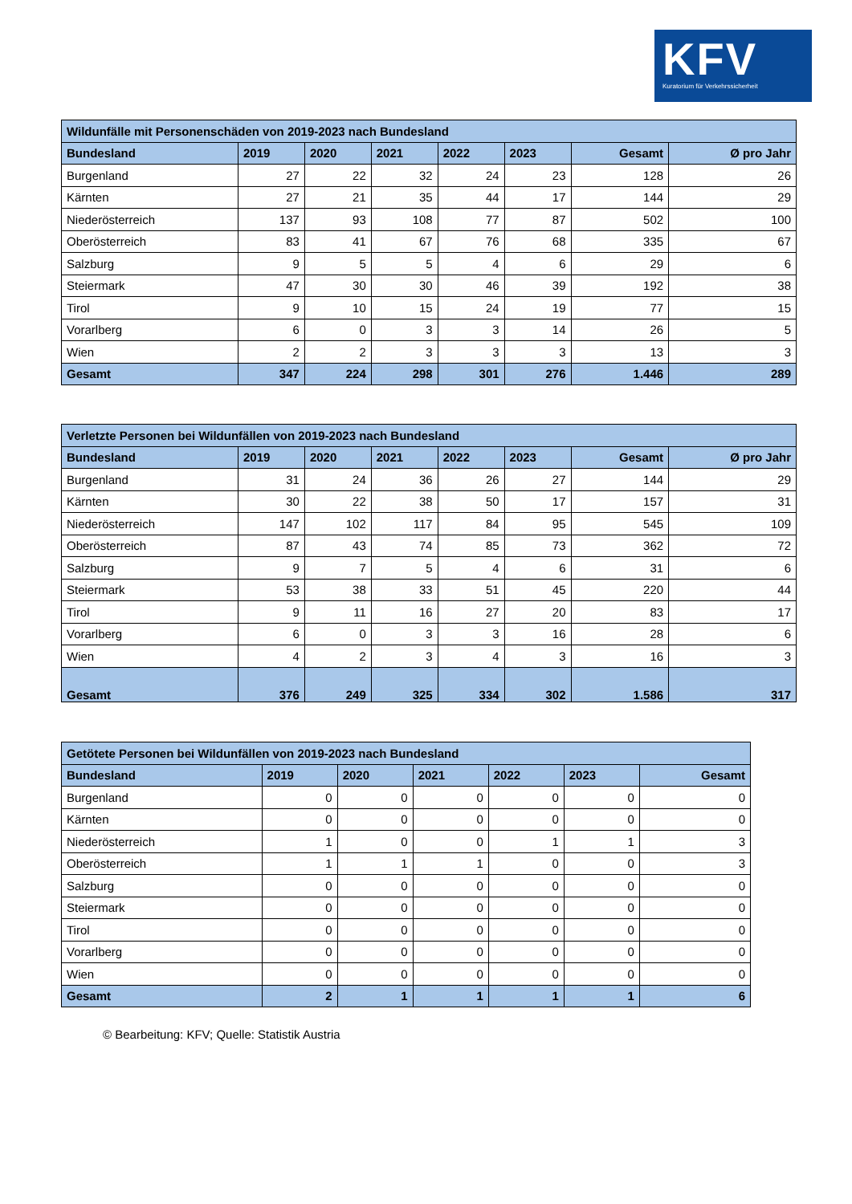KFV
Kuratorium für Verkehrssicherheit
| Wildunfälle mit Personenschäden von 2019-2023 nach Bundesland | | | | | | | |
| --- | --- | --- | --- | --- | --- | --- | --- |
| Bundesland | 2019 | 2020 | 2021 | 2022 | 2023 | Gesamt | Ø pro Jahr |
| Burgenland | 27 | 22 | 32 | 24 | 23 | 128 | 26 |
| Kärnten | 27 | 21 | 35 | 44 | 17 | 144 | 29 |
| Niederösterreich | 137 | 93 | 108 | 77 | 87 | 502 | 100 |
| Oberösterreich | 83 | 41 | 67 | 76 | 68 | 335 | 67 |
| Salzburg | 9 | 5 | 5 | 4 | 6 | 29 | 6 |
| Steiermark | 47 | 30 | 30 | 46 | 39 | 192 | 38 |
| Tirol | 9 | 10 | 15 | 24 | 19 | 77 | 15 |
| Vorarlberg | 6 | 0 | 3 | 3 | 14 | 26 | 5 |
| Wien | 2 | 2 | 3 | 3 | 3 | 13 | 3 |
| Gesamt | 347 | 224 | 298 | 301 | 276 | 1.446 | 289 |
| Verletzte Personen bei Wildunfällen von 2019-2023 nach Bundesland | | | | | | | |
| --- | --- | --- | --- | --- | --- | --- | --- |
| Bundesland | 2019 | 2020 | 2021 | 2022 | 2023 | Gesamt | Ø pro Jahr |
| Burgenland | 31 | 24 | 36 | 26 | 27 | 144 | 29 |
| Kärnten | 30 | 22 | 38 | 50 | 17 | 157 | 31 |
| Niederösterreich | 147 | 102 | 117 | 84 | 95 | 545 | 109 |
| Oberösterreich | 87 | 43 | 74 | 85 | 73 | 362 | 72 |
| Salzburg | 9 | 7 | 5 | 4 | 6 | 31 | 6 |
| Steiermark | 53 | 38 | 33 | 51 | 45 | 220 | 44 |
| Tirol | 9 | 11 | 16 | 27 | 20 | 83 | 17 |
| Vorarlberg | 6 | 0 | 3 | 3 | 16 | 28 | 6 |
| Wien | 4 | 2 | 3 | 4 | 3 | 16 | 3 |
| Gesamt | 376 | 249 | 325 | 334 | 302 | 1.586 | 317 |
| Getötete Personen bei Wildunfällen von 2019-2023 nach Bundesland | | | | | | |
| --- | --- | --- | --- | --- | --- | --- |
| Bundesland | 2019 | 2020 | 2021 | 2022 | 2023 | Gesamt |
| Burgenland | 0 | 0 | 0 | 0 | 0 | 0 |
| Kärnten | 0 | 0 | 0 | 0 | 0 | 0 |
| Niederösterreich | 1 | 0 | 0 | 1 | 1 | 3 |
| Oberösterreich | 1 | 1 | 1 | 0 | 0 | 3 |
| Salzburg | 0 | 0 | 0 | 0 | 0 | 0 |
| Steiermark | 0 | 0 | 0 | 0 | 0 | 0 |
| Tirol | 0 | 0 | 0 | 0 | 0 | 0 |
| Vorarlberg | 0 | 0 | 0 | 0 | 0 | 0 |
| Wien | 0 | 0 | 0 | 0 | 0 | 0 |
| Gesamt | 2 | 1 | 1 | 1 | 1 | 6 |
© Bearbeitung: KFV; Quelle: Statistik Austria